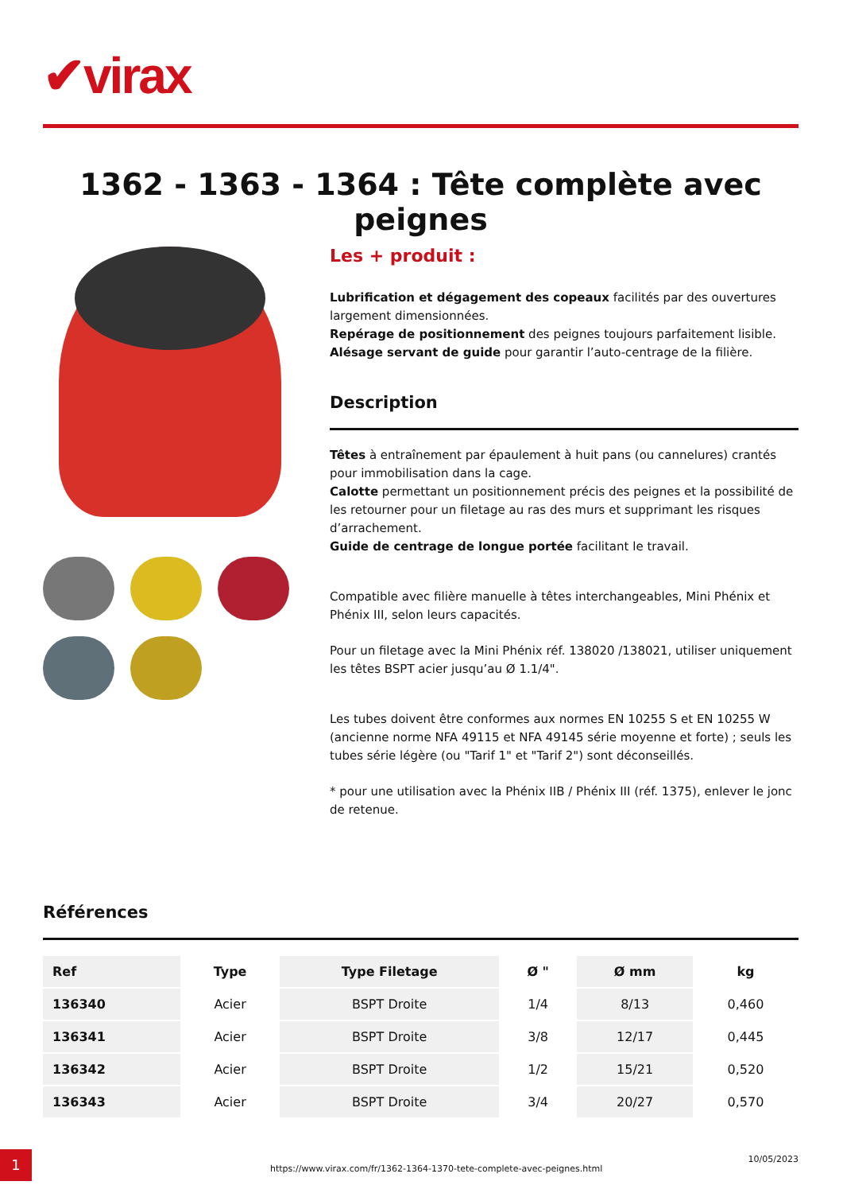✔virax
1362 - 1363 - 1364 : Tête complète avec peignes
Les + produit :
Lubrification et dégagement des copeaux facilités par des ouvertures largement dimensionnées.
Repérage de positionnement des peignes toujours parfaitement lisible.
Alésage servant de guide pour garantir l’auto-centrage de la filière.
Description
Têtes à entraînement par épaulement à huit pans (ou cannelures) crantés pour immobilisation dans la cage.
Calotte permettant un positionnement précis des peignes et la possibilité de les retourner pour un filetage au ras des murs et supprimant les risques d’arrachement.
Guide de centrage de longue portée facilitant le travail.
Compatible avec filière manuelle à têtes interchangeables, Mini Phénix et Phénix III, selon leurs capacités.
Pour un filetage avec la Mini Phénix réf. 138020 /138021, utiliser uniquement les têtes BSPT acier jusqu’au Ø 1.1/4".
Les tubes doivent être conformes aux normes EN 10255 S et EN 10255 W (ancienne norme NFA 49115 et NFA 49145 série moyenne et forte) ; seuls les tubes série légère (ou "Tarif 1" et "Tarif 2") sont déconseillés.
* pour une utilisation avec la Phénix IIB / Phénix III (réf. 1375), enlever le jonc de retenue.
Références
| Ref | Type | Type Filetage | Ø " | Ø mm | kg |
| --- | --- | --- | --- | --- | --- |
| 136340 | Acier | BSPT Droite | 1/4 | 8/13 | 0,460 |
| 136341 | Acier | BSPT Droite | 3/8 | 12/17 | 0,445 |
| 136342 | Acier | BSPT Droite | 1/2 | 15/21 | 0,520 |
| 136343 | Acier | BSPT Droite | 3/4 | 20/27 | 0,570 |
1
https://www.virax.com/fr/1362-1364-1370-tete-complete-avec-peignes.html
10/05/2023